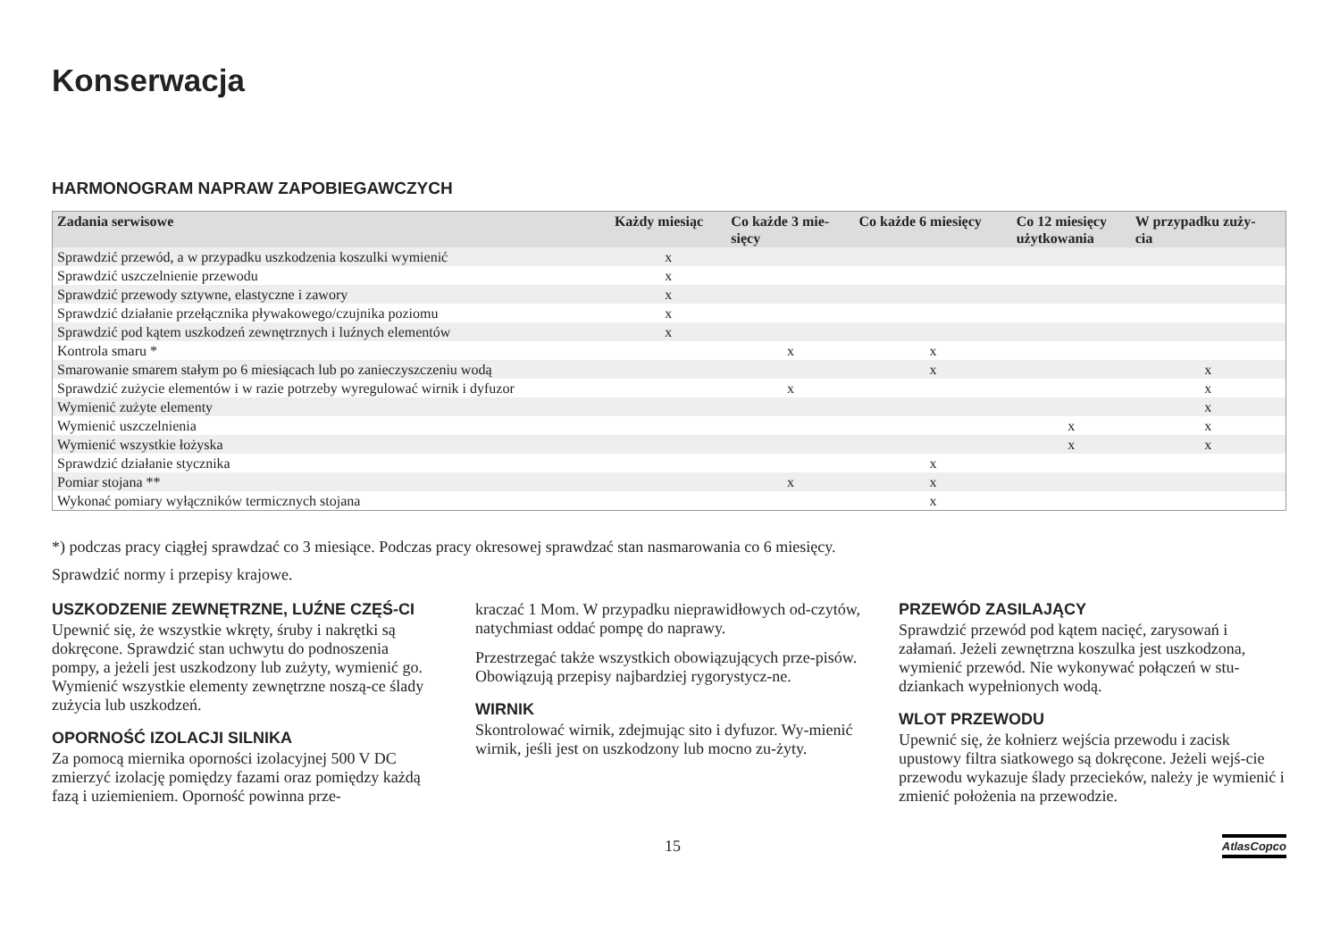Konserwacja
HARMONOGRAM NAPRAW ZAPOBIEGAWCZYCH
| Zadania serwisowe | Każdy miesiąc | Co każde 3 mie- sięcy | Co każde 6 miesięcy | Co 12 miesięcy użytkowania | W przypadku zuży- cia |
| --- | --- | --- | --- | --- | --- |
| Sprawdzić przewód, a w przypadku uszkodzenia koszulki wymienić | x | | | | |
| Sprawdzić uszczelnienie przewodu | x | | | | |
| Sprawdzić przewody sztywne, elastyczne i zawory | x | | | | |
| Sprawdzić działanie przełącznika pływakowego/czujnika poziomu | x | | | | |
| Sprawdzić pod kątem uszkodzeń zewnętrznych i luźnych elementów | x | | | | |
| Kontrola smaru * | | x | x | | |
| Smarowanie smarem stałym po 6 miesiącach lub po zanieczyszczeniu wodą | | | x | | x |
| Sprawdzić zużycie elementów i w razie potrzeby wyregulować wirnik i dyfuzor | | x | | | x |
| Wymienić zużyte elementy | | | | | x |
| Wymienić uszczelnienia | | | | x | x |
| Wymienić wszystkie łożyska | | | | x | x |
| Sprawdzić działanie stycznika | | | x | | |
| Pomiar stojana ** | | x | x | | |
| Wykonać pomiary wyłączników termicznych stojana | | | x | | |
*) podczas pracy ciągłej sprawdzać co 3 miesiące. Podczas pracy okresowej sprawdzać stan nasmarowania co 6 miesięcy.
Sprawdzić normy i przepisy krajowe.
USZKODZENIE ZEWNĘTRZNE, LUŹNE CZĘŚ-CI
Upewnić się, że wszystkie wkręty, śruby i nakrętki są dokręcone. Sprawdzić stan uchwytu do podnoszenia pompy, a jeżeli jest uszkodzony lub zużyty, wymienić go. Wymienić wszystkie elementy zewnętrzne noszą-ce ślady zużycia lub uszkodzeń.
OPORNOŚĆ IZOLACJI SILNIKA
Za pomocą miernika oporności izolacyjnej 500 V DC zmierzyć izolację pomiędzy fazami oraz pomiędzy każdą fazą i uziemieniem. Oporność powinna prze-
kraczać 1 Mom. W przypadku nieprawidłowych od-czytów, natychmiast oddać pompę do naprawy.
Przestrzegać także wszystkich obowiązujących prze-pisów. Obowiązują przepisy najbardziej rygorystycz-ne.
WIRNIK
Skontrolować wirnik, zdejmując sito i dyfuzor. Wy-mienić wirnik, jeśli jest on uszkodzony lub mocno zu-żyty.
PRZEWÓD ZASILAJĄCY
Sprawdzić przewód pod kątem nacięć, zarysowań i załamań. Jeżeli zewnętrzna koszulka jest uszkodzona, wymienić przewód. Nie wykonywać połączeń w stu-dziankach wypełnionych wodą.
WLOT PRZEWODU
Upewnić się, że kołnierz wejścia przewodu i zacisk upustowy filtra siatkowego są dokręcone. Jeżeli wejś-cie przewodu wykazuje ślady przecieków, należy je wymienić i zmienić położenia na przewodzie.
15 AtlasCopco